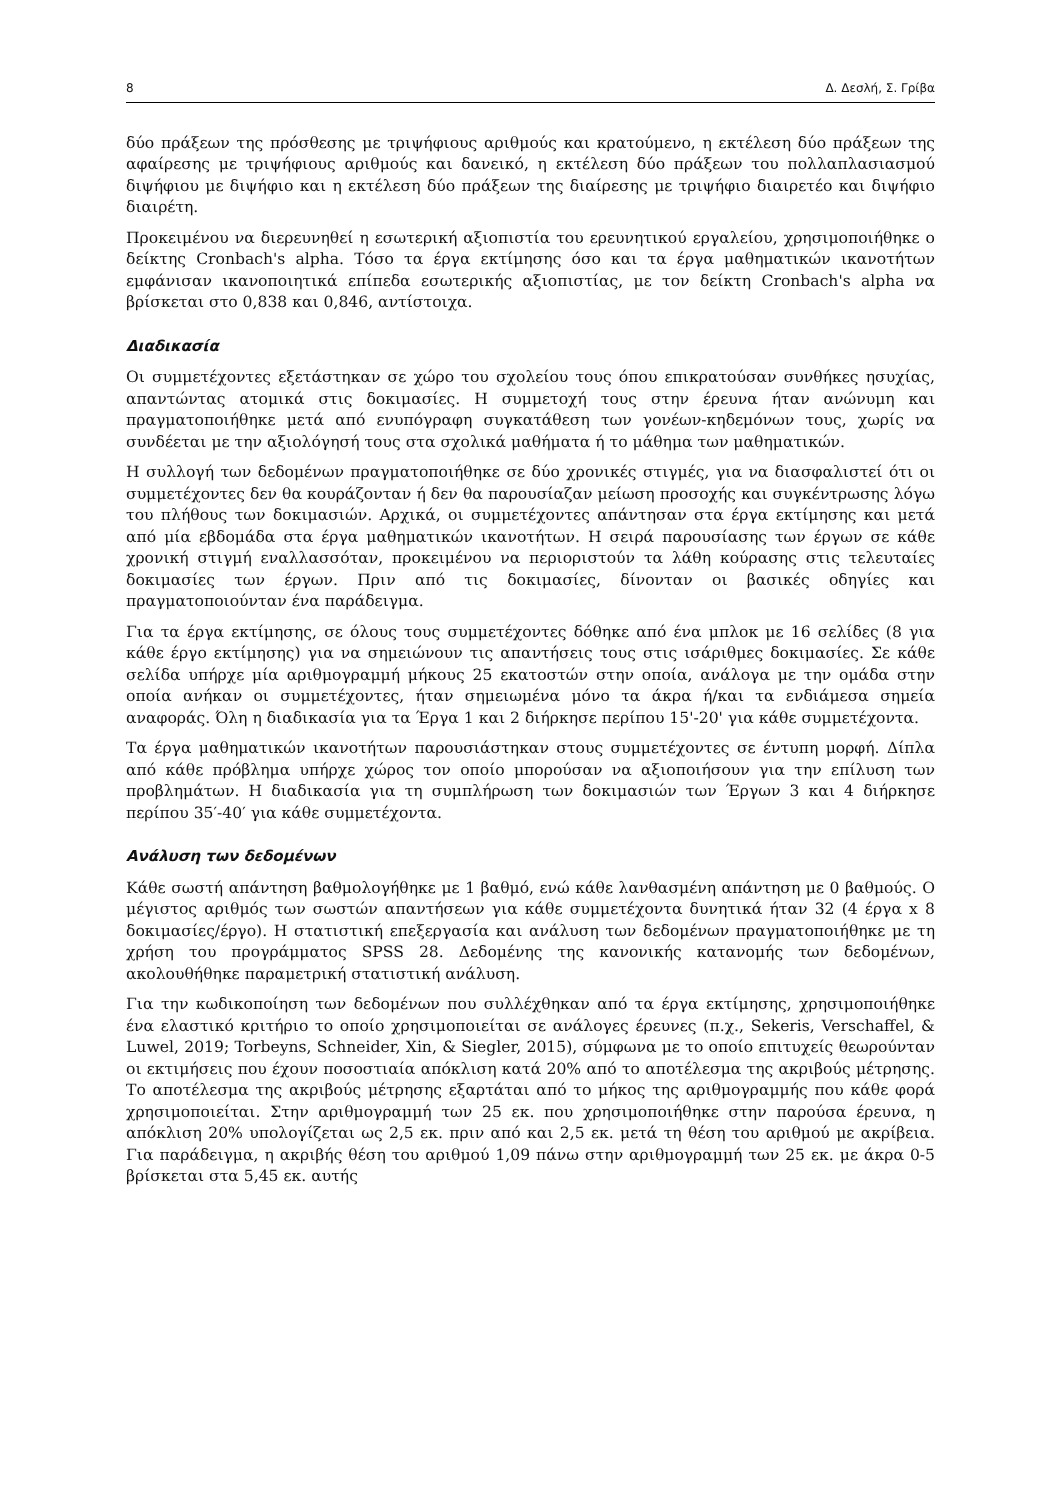8 Δ. Δεσλή, Σ. Γρίβα
δύο πράξεων της πρόσθεσης με τριψήφιους αριθμούς και κρατούμενο, η εκτέλεση δύο πράξεων της αφαίρεσης με τριψήφιους αριθμούς και δανεικό, η εκτέλεση δύο πράξεων του πολλαπλασιασμού διψήφιου με διψήφιο και η εκτέλεση δύο πράξεων της διαίρεσης με τριψήφιο διαιρετέο και διψήφιο διαιρέτη.
Προκειμένου να διερευνηθεί η εσωτερική αξιοπιστία του ερευνητικού εργαλείου, χρησιμοποιήθηκε ο δείκτης Cronbach's alpha. Τόσο τα έργα εκτίμησης όσο και τα έργα μαθηματικών ικανοτήτων εμφάνισαν ικανοποιητικά επίπεδα εσωτερικής αξιοπιστίας, με τον δείκτη Cronbach's alpha να βρίσκεται στο 0,838 και 0,846, αντίστοιχα.
Διαδικασία
Οι συμμετέχοντες εξετάστηκαν σε χώρο του σχολείου τους όπου επικρατούσαν συνθήκες ησυχίας, απαντώντας ατομικά στις δοκιμασίες. Η συμμετοχή τους στην έρευνα ήταν ανώνυμη και πραγματοποιήθηκε μετά από ενυπόγραφη συγκατάθεση των γονέων-κηδεμόνων τους, χωρίς να συνδέεται με την αξιολόγησή τους στα σχολικά μαθήματα ή το μάθημα των μαθηματικών.
Η συλλογή των δεδομένων πραγματοποιήθηκε σε δύο χρονικές στιγμές, για να διασφαλιστεί ότι οι συμμετέχοντες δεν θα κουράζονταν ή δεν θα παρουσίαζαν μείωση προσοχής και συγκέντρωσης λόγω του πλήθους των δοκιμασιών. Αρχικά, οι συμμετέχοντες απάντησαν στα έργα εκτίμησης και μετά από μία εβδομάδα στα έργα μαθηματικών ικανοτήτων. Η σειρά παρουσίασης των έργων σε κάθε χρονική στιγμή εναλλασσόταν, προκειμένου να περιοριστούν τα λάθη κούρασης στις τελευταίες δοκιμασίες των έργων. Πριν από τις δοκιμασίες, δίνονταν οι βασικές οδηγίες και πραγματοποιούνταν ένα παράδειγμα.
Για τα έργα εκτίμησης, σε όλους τους συμμετέχοντες δόθηκε από ένα μπλοκ με 16 σελίδες (8 για κάθε έργο εκτίμησης) για να σημειώνουν τις απαντήσεις τους στις ισάριθμες δοκιμασίες. Σε κάθε σελίδα υπήρχε μία αριθμογραμμή μήκους 25 εκατοστών στην οποία, ανάλογα με την ομάδα στην οποία ανήκαν οι συμμετέχοντες, ήταν σημειωμένα μόνο τα άκρα ή/και τα ενδιάμεσα σημεία αναφοράς. Όλη η διαδικασία για τα Έργα 1 και 2 διήρκησε περίπου 15'-20' για κάθε συμμετέχοντα.
Τα έργα μαθηματικών ικανοτήτων παρουσιάστηκαν στους συμμετέχοντες σε έντυπη μορφή. Δίπλα από κάθε πρόβλημα υπήρχε χώρος τον οποίο μπορούσαν να αξιοποιήσουν για την επίλυση των προβλημάτων. Η διαδικασία για τη συμπλήρωση των δοκιμασιών των Έργων 3 και 4 διήρκησε περίπου 35′-40′ για κάθε συμμετέχοντα.
Ανάλυση των δεδομένων
Κάθε σωστή απάντηση βαθμολογήθηκε με 1 βαθμό, ενώ κάθε λανθασμένη απάντηση με 0 βαθμούς. Ο μέγιστος αριθμός των σωστών απαντήσεων για κάθε συμμετέχοντα δυνητικά ήταν 32 (4 έργα x 8 δοκιμασίες/έργο). Η στατιστική επεξεργασία και ανάλυση των δεδομένων πραγματοποιήθηκε με τη χρήση του προγράμματος SPSS 28. Δεδομένης της κανονικής κατανομής των δεδομένων, ακολουθήθηκε παραμετρική στατιστική ανάλυση.
Για την κωδικοποίηση των δεδομένων που συλλέχθηκαν από τα έργα εκτίμησης, χρησιμοποιήθηκε ένα ελαστικό κριτήριο το οποίο χρησιμοποιείται σε ανάλογες έρευνες (π.χ., Sekeris, Verschaffel, & Luwel, 2019; Torbeyns, Schneider, Xin, & Siegler, 2015), σύμφωνα με το οποίο επιτυχείς θεωρούνταν οι εκτιμήσεις που έχουν ποσοστιαία απόκλιση κατά 20% από το αποτέλεσμα της ακριβούς μέτρησης. Το αποτέλεσμα της ακριβούς μέτρησης εξαρτάται από το μήκος της αριθμογραμμής που κάθε φορά χρησιμοποιείται. Στην αριθμογραμμή των 25 εκ. που χρησιμοποιήθηκε στην παρούσα έρευνα, η απόκλιση 20% υπολογίζεται ως 2,5 εκ. πριν από και 2,5 εκ. μετά τη θέση του αριθμού με ακρίβεια. Για παράδειγμα, η ακριβής θέση του αριθμού 1,09 πάνω στην αριθμογραμμή των 25 εκ. με άκρα 0-5 βρίσκεται στα 5,45 εκ. αυτής